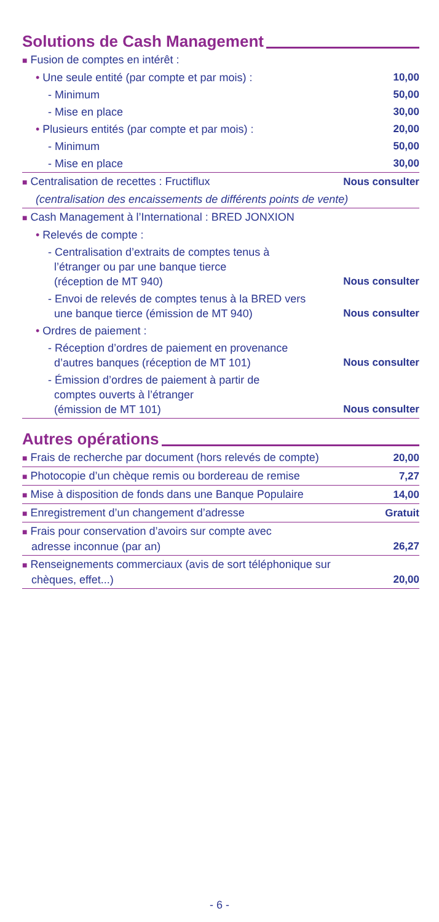Solutions de Cash Management
| ■ Fusion de comptes en intérêt : | |
| • Une seule entité (par compte et par mois) : | 10,00 |
| - Minimum | 50,00 |
| - Mise en place | 30,00 |
| • Plusieurs entités (par compte et par mois) : | 20,00 |
| - Minimum | 50,00 |
| - Mise en place | 30,00 |
| ■ Centralisation de recettes : Fructiflux | Nous consulter |
| (centralisation des encaissements de différents points de vente) | |
| ■ Cash Management à l’International : BRED JONXION | |
| • Relevés de compte : | |
| - Centralisation d’extraits de comptes tenus à l’étranger ou par une banque tierce (réception de MT 940) | Nous consulter |
| - Envoi de relevés de comptes tenus à la BRED vers une banque tierce (émission de MT 940) | Nous consulter |
| • Ordres de paiement : | |
| - Réception d’ordres de paiement en provenance d’autres banques (réception de MT 101) | Nous consulter |
| - Émission d’ordres de paiement à partir de comptes ouverts à l’étranger (émission de MT 101) | Nous consulter |
Autres opérations
| ■ Frais de recherche par document (hors relevés de compte) | 20,00 |
| ■ Photocopie d’un chèque remis ou bordereau de remise | 7,27 |
| ■ Mise à disposition de fonds dans une Banque Populaire | 14,00 |
| ■ Enregistrement d’un changement d’adresse | Gratuit |
| ■ Frais pour conservation d’avoirs sur compte avec adresse inconnue (par an) | 26,27 |
| ■ Renseignements commerciaux (avis de sort téléphonique sur chèques, effet...) | 20,00 |
- 6 -